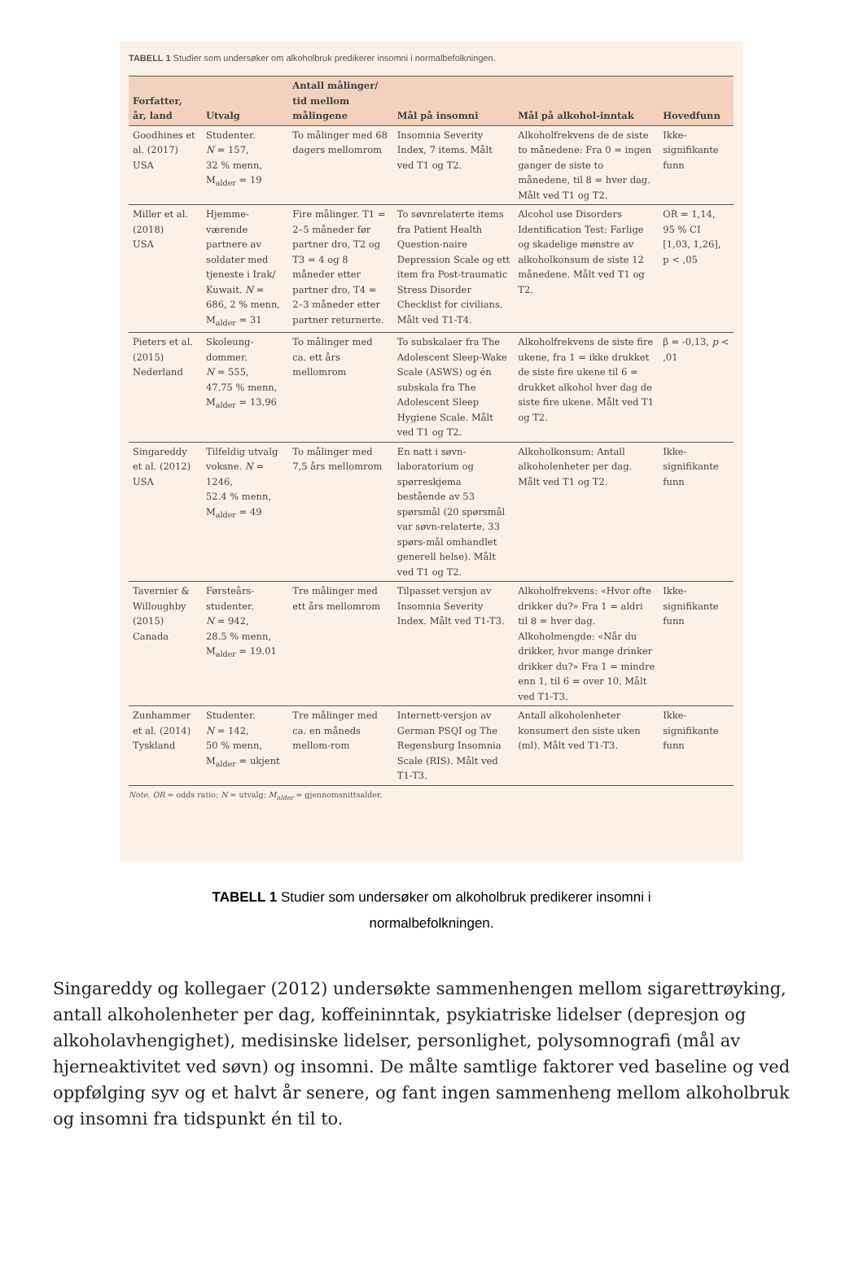TABELL 1 Studier som undersøker om alkoholbruk predikerer insomni i normalbefolkningen.
| Forfatter, år, land | Utvalg | Antall målinger/ tid mellom målingene | Mål på insomni | Mål på alkohol-inntak | Hovedfunn |
| --- | --- | --- | --- | --- | --- |
| Goodhines et al. (2017) USA | Studenter. N = 157, 32 % menn, M<sub>alder</sub> = 19 | To målinger med 68 dagers mellomrom | Insomnia Severity Index, 7 items. Målt ved T1 og T2. | Alkoholfrekvens de de siste to månedene: Fra 0 = ingen ganger de siste to månedene, til 8 = hver dag. Målt ved T1 og T2. | Ikke-signifikante funn |
| Miller et al. (2018) USA | Hjemme-værende partnere av soldater med tjeneste i Irak/ Kuwait. N = 686, 2 % menn, M<sub>alder</sub> = 31 | Fire målinger. T1 = 2–5 måneder før partner dro, T2 og T3 = 4 og 8 måneder etter partner dro, T4 = 2–3 måneder etter partner returnerte. | To søvnrelaterte items fra Patient Health Question-naire Depression Scale og ett item fra Post-traumatic Stress Disorder Checklist for civilians. Målt ved T1-T4. | Alcohol use Disorders Identification Test: Farlige og skadelige mønstre av alkoholkonsum de siste 12 månedene. Målt ved T1 og T2. | OR = 1,14, 95 % CI [1,03, 1,26], p < ,05 |
| Pieters et al. (2015) Nederland | Skoleung-dommer. N = 555, 47.75 % menn, M<sub>alder</sub> = 13.96 | To målinger med ca. ett års mellomrom | To subskalaer fra The Adolescent Sleep-Wake Scale (ASWS) og én subskala fra The Adolescent Sleep Hygiene Scale. Målt ved T1 og T2. | Alkoholfrekvens de siste fire ukene, fra 1 = ikke drukket de siste fire ukene til 6 = drukket alkohol hver dag de siste fire ukene. Målt ved T1 og T2. | β = -0,13, p < ,01 |
| Singareddy et al. (2012) USA | Tilfeldig utvalg voksne. N = 1246, 52.4 % menn, M<sub>alder</sub> = 49 | To målinger med 7,5 års mellomrom | En natt i søvn-laboratorium og spørreskjema bestående av 53 spørsmål (20 spørsmål var søvn-relaterte, 33 spørs-mål omhandlet generell helse). Målt ved T1 og T2. | Alkoholkonsum: Antall alkoholenheter per dag. Målt ved T1 og T2. | Ikke-signifikante funn |
| Tavernier & Willoughby (2015) Canada | Førsteårs-studenter. N = 942, 28.5 % menn, M<sub>alder</sub> = 19.01 | Tre målinger med ett års mellomrom | Tilpasset versjon av Insomnia Severity Index. Målt ved T1-T3. | Alkoholfrekvens: «Hvor ofte drikker du?» Fra 1 = aldri til 8 = hver dag. Alkoholmengde: «Når du drikker, hvor mange drinker drikker du?» Fra 1 = mindre enn 1, til 6 = over 10. Målt ved T1-T3. | Ikke-signifikante funn |
| Zunhammer et al. (2014) Tyskland | Studenter. N = 142, 50 % menn, M<sub>alder</sub> = ukjent | Tre målinger med ca. en måneds mellom-rom | Internett-versjon av German PSQI og The Regensburg Insomnia Scale (RIS). Målt ved T1-T3. | Antall alkoholenheter konsumert den siste uken (ml). Målt ved T1-T3. | Ikke-signifikante funn |
Note. OR = odds ratio; N = utvalg; M<sub>alder</sub> = gjennomsnittsalder.
TABELL 1 Studier som undersøker om alkoholbruk predikerer insomni i normalbefolkningen.
Singareddy og kollegaer (2012) undersøkte sammenhengen mellom sigarettrøyking, antall alkoholenheter per dag, koffeininntak, psykiatriske lidelser (depresjon og alkoholavhengighet), medisinske lidelser, personlighet, polysomnografi (mål av hjerneaktivitet ved søvn) og insomni. De målte samtlige faktorer ved baseline og ved oppfølging syv og et halvt år senere, og fant ingen sammenheng mellom alkoholbruk og insomni fra tidspunkt én til to.